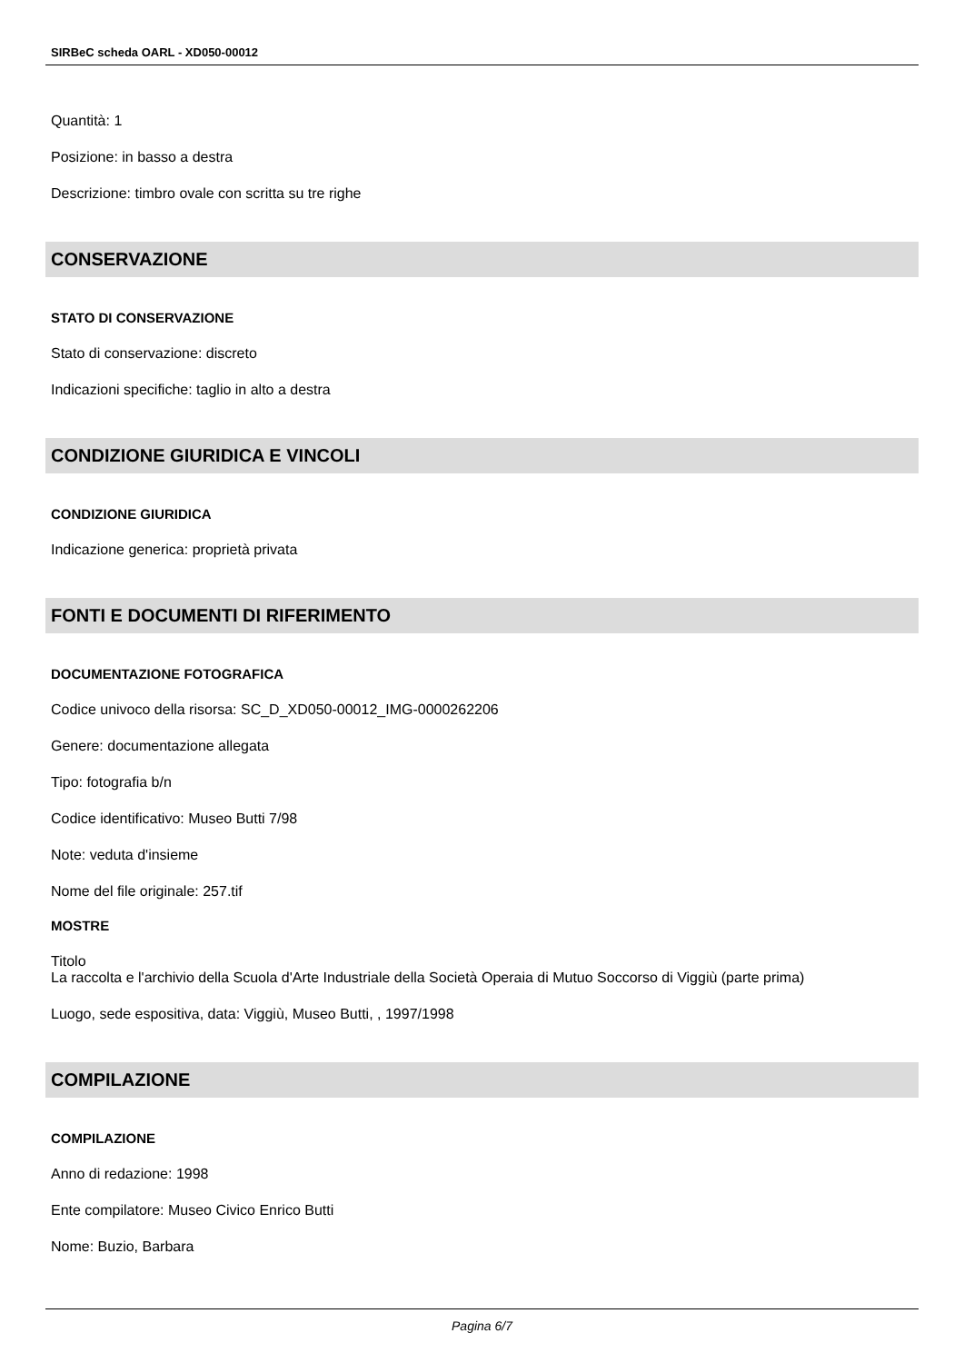SIRBeC scheda OARL - XD050-00012
Quantità: 1
Posizione: in basso a destra
Descrizione: timbro ovale con scritta su tre righe
CONSERVAZIONE
STATO DI CONSERVAZIONE
Stato di conservazione: discreto
Indicazioni specifiche: taglio in alto a destra
CONDIZIONE GIURIDICA E VINCOLI
CONDIZIONE GIURIDICA
Indicazione generica: proprietà privata
FONTI E DOCUMENTI DI RIFERIMENTO
DOCUMENTAZIONE FOTOGRAFICA
Codice univoco della risorsa: SC_D_XD050-00012_IMG-0000262206
Genere: documentazione allegata
Tipo: fotografia b/n
Codice identificativo: Museo Butti 7/98
Note: veduta d'insieme
Nome del file originale: 257.tif
MOSTRE
Titolo
La raccolta e l'archivio della Scuola d'Arte Industriale della Società Operaia di Mutuo Soccorso di Viggiù (parte prima)
Luogo, sede espositiva, data: Viggiù, Museo Butti, , 1997/1998
COMPILAZIONE
COMPILAZIONE
Anno di redazione: 1998
Ente compilatore: Museo Civico Enrico Butti
Nome: Buzio, Barbara
Pagina 6/7